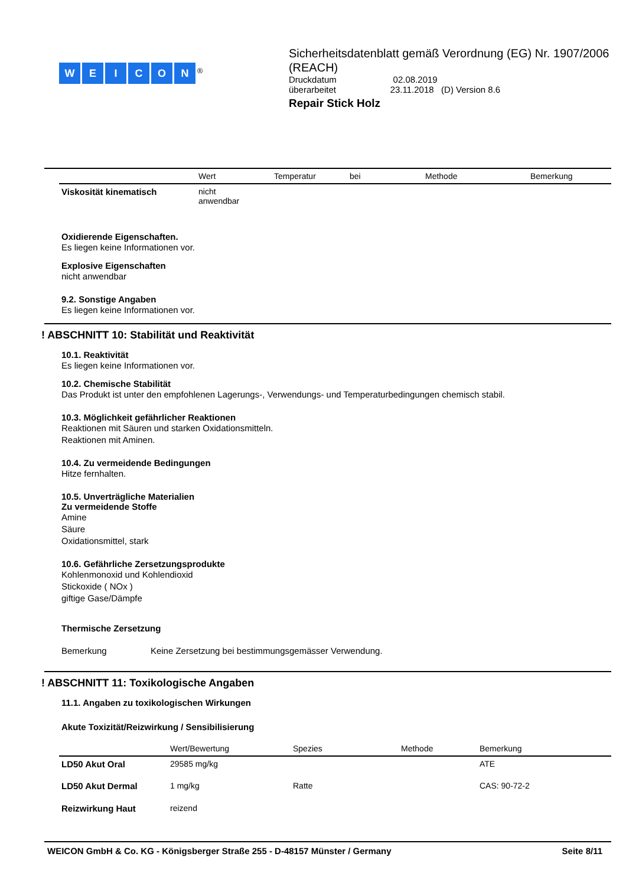WEICON<sup>®</sup>
Sicherheitsdatenblatt gemäß Verordnung (EG) Nr. 1907/2006 (REACH)
Druckdatum 02.08.2019
überarbeitet 23.11.2018 (D) Version 8.6
Repair Stick Holz
| | Wert | Temperatur | bei | Methode | Bemerkung |
| --- | --- | --- | --- | --- | --- |
| Viskosität kinematisch | nicht anwendbar | | | | |
Oxidierende Eigenschaften.
Es liegen keine Informationen vor.
Explosive Eigenschaften
nicht anwendbar
9.2. Sonstige Angaben
Es liegen keine Informationen vor.
! ABSCHNITT 10: Stabilität und Reaktivität
10.1. Reaktivität
Es liegen keine Informationen vor.
10.2. Chemische Stabilität
Das Produkt ist unter den empfohlenen Lagerungs-, Verwendungs- und Temperaturbedingungen chemisch stabil.
10.3. Möglichkeit gefährlicher Reaktionen
Reaktionen mit Säuren und starken Oxidationsmitteln.
Reaktionen mit Aminen.
10.4. Zu vermeidende Bedingungen
Hitze fernhalten.
10.5. Unverträgliche Materialien
Zu vermeidende Stoffe
Amine
Säure
Oxidationsmittel, stark
10.6. Gefährliche Zersetzungsprodukte
Kohlenmonoxid und Kohlendioxid
Stickoxide ( NOx )
giftige Gase/Dämpfe
Thermische Zersetzung
Bemerkung Keine Zersetzung bei bestimmungsgemässer Verwendung.
! ABSCHNITT 11: Toxikologische Angaben
11.1. Angaben zu toxikologischen Wirkungen
Akute Toxizität/Reizwirkung / Sensibilisierung
| | Wert/Bewertung | Spezies | Methode | Bemerkung |
| --- | --- | --- | --- | --- |
| LD50 Akut Oral | 29585 mg/kg | | | ATE |
| LD50 Akut Dermal | 1 mg/kg | Ratte | | CAS: 90-72-2 |
| Reizwirkung Haut | reizend | | | |
WEICON GmbH & Co. KG - Königsberger Straße 255 - D-48157 Münster / Germany Seite 8/11